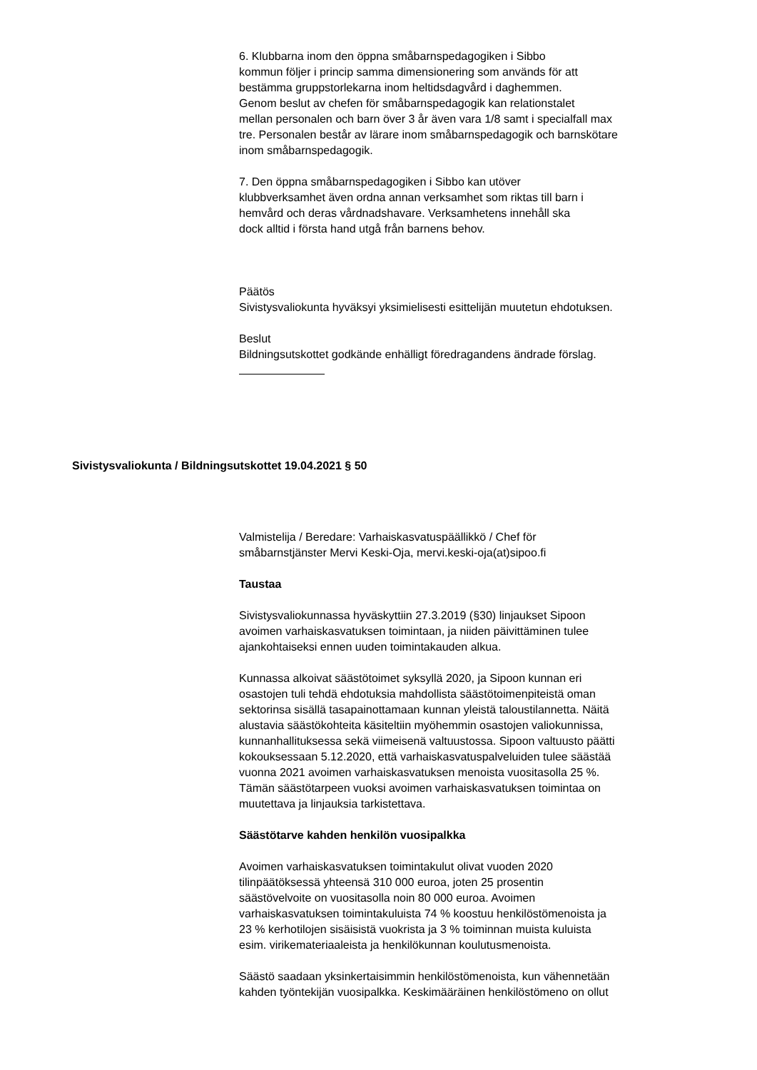6. Klubbarna inom den öppna småbarnspedagogiken i Sibbo
kommun följer i princip samma dimensionering som används för att
bestämma gruppstorlekarna inom heltidsdagvård i daghemmen.
Genom beslut av chefen för småbarnspedagogik kan relationstalet
mellan personalen och barn över 3 år även vara 1/8 samt i specialfall max
tre. Personalen består av lärare inom småbarnspedagogik och barnskötare
inom småbarnspedagogik.
7. Den öppna småbarnspedagogiken i Sibbo kan utöver
klubbverksamhet även ordna annan verksamhet som riktas till barn i
hemvård och deras vårdnadshavare. Verksamhetens innehåll ska
dock alltid i första hand utgå från barnens behov.
Päätös
Sivistysvaliokunta hyväksyi yksimielisesti esittelijän muutetun ehdotuksen.
Beslut
Bildningsutskottet godkände enhälligt föredragandens ändrade förslag.
Sivistysvaliokunta / Bildningsutskottet 19.04.2021 § 50
Valmistelija / Beredare: Varhaiskasvatuspäällikkö / Chef för
småbarnstjänster Mervi Keski-Oja, mervi.keski-oja(at)sipoo.fi
Taustaa
Sivistysvaliokunnassa hyväskyttiin 27.3.2019 (§30) linjaukset Sipoon
avoimen varhaiskasvatuksen toimintaan, ja niiden päivittäminen tulee
ajankohtaiseksi ennen uuden toimintakauden alkua.
Kunnassa alkoivat säästötoimet syksyllä 2020, ja Sipoon kunnan eri
osastojen tuli tehdä ehdotuksia mahdollista säästötoimenpiteistä oman
sektorinsa sisällä tasapainottamaan kunnan yleistä taloustilannetta. Näitä
alustavia säästökohteita käsiteltiin myöhemmin osastojen valiokunnissa,
kunnanhallituksessa sekä viimeisenä valtuustossa. Sipoon valtuusto päätti
kokouksessaan 5.12.2020, että varhaiskasvatuspalveluiden tulee säästää
vuonna 2021 avoimen varhaiskasvatuksen menoista vuositasolla 25 %.
Tämän säästötarpeen vuoksi avoimen varhaiskasvatuksen toimintaa on
muutettava ja linjauksia tarkistettava.
Säästötarve kahden henkilön vuosipalkka
Avoimen varhaiskasvatuksen toimintakulut olivat vuoden 2020
tilinpäätöksessä yhteensä 310 000 euroa, joten 25 prosentin
säästövelvoite on vuositasolla noin 80 000 euroa. Avoimen
varhaiskasvatuksen toimintakuluista 74 % koostuu henkilöstömenoista ja
23 % kerhotilojen sisäisistä vuokrista ja 3 % toiminnan muista kuluista
esim. virikemateriaaleista ja henkilökunnan koulutusmenoista.
Säästö saadaan yksinkertaisimmin henkilöstömenoista, kun vähennetään
kahden työntekijän vuosipalkka. Keskimääräinen henkilöstömeno on ollut